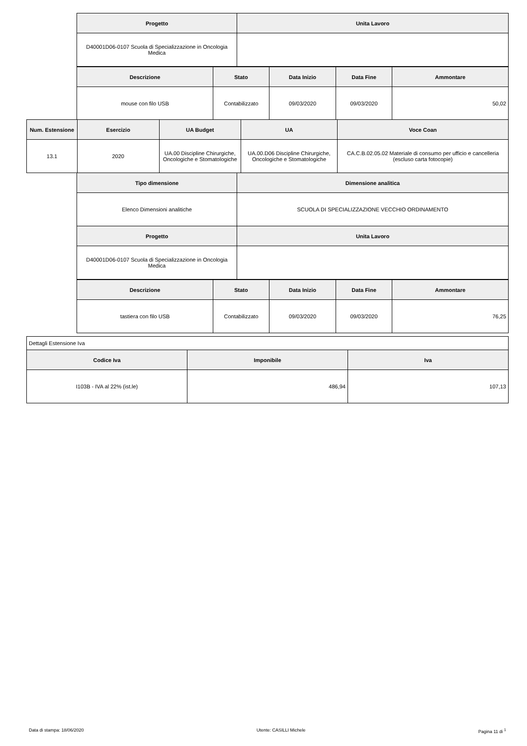| Progetto | Unita Lavoro |
| --- | --- |
| D40001D06-0107 Scuola di Specializzazione in Oncologia Medica | |
| Descrizione | Stato | Data Inizio | Data Fine | Ammontare |
| --- | --- | --- | --- | --- |
| mouse con filo USB | Contabilizzato | 09/03/2020 | 09/03/2020 | 50,02 |
| Num. Estensione | Esercizio | UA Budget | UA | Voce Coan |
| --- | --- | --- | --- | --- |
| 13.1 | 2020 | UA.00 Discipline Chirurgiche, Oncologiche e Stomatologiche | UA.00.D06 Discipline Chirurgiche, Oncologiche e Stomatologiche | CA.C.B.02.05.02 Materiale di consumo per ufficio e cancelleria (escluso carta fotocopie) |
| Tipo dimensione | Dimensione analitica |
| --- | --- |
| Elenco Dimensioni analitiche | SCUOLA DI SPECIALIZZAZIONE VECCHIO ORDINAMENTO |
| Progetto | Unita Lavoro |
| D40001D06-0107 Scuola di Specializzazione in Oncologia Medica | |
| Descrizione | Stato | Data Inizio | Data Fine | Ammontare |
| --- | --- | --- | --- | --- |
| tastiera con filo USB | Contabilizzato | 09/03/2020 | 09/03/2020 | 76,25 |
| Dettagli Estensione Iva | | |
| Codice Iva | Imponibile | Iva |
| I103B - IVA al 22% (ist.le) | 486,94 | 107,13 |
Data di stampa: 18/06/2020 Utente: CASILLI Michele Pagina 11 di <sup>1</sup>